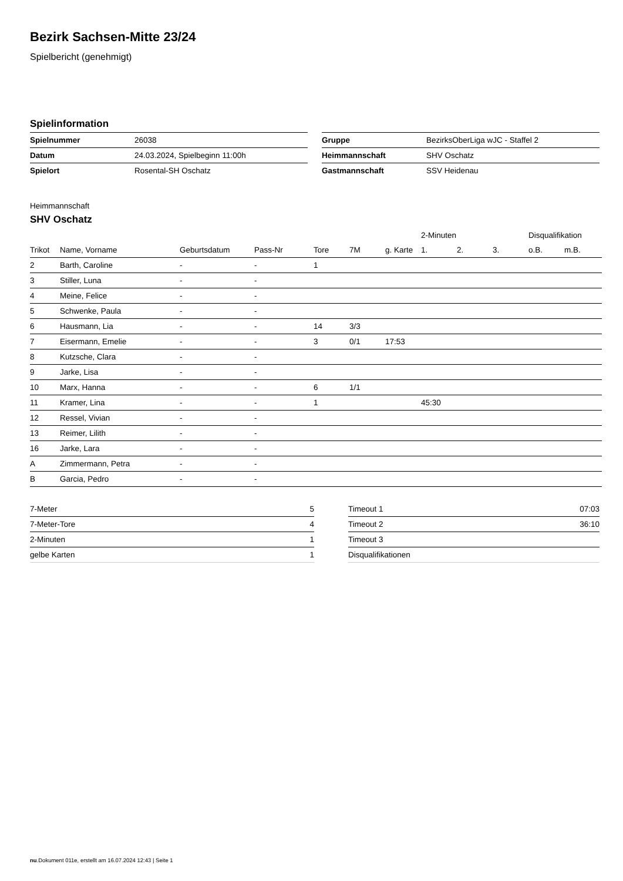Bezirk Sachsen-Mitte 23/24
Spielbericht (genehmigt)
Spielinformation
| Spielnummer | 26038 |
| Datum | 24.03.2024, Spielbeginn 11:00h |
| Spielort | Rosental-SH Oschatz |
| Gruppe | BezirksOberLiga wJC - Staffel 2 |
| Heimmannschaft | SHV Oschatz |
| Gastmannschaft | SSV Heidenau |
Heimmannschaft
SHV Oschatz
| | | | | | | | 2-Minuten | | | Disqualifikation | |
| --- | --- | --- | --- | --- | --- | --- | --- | --- | --- | --- | --- |
| Trikot | Name, Vorname | Geburtsdatum | Pass-Nr | Tore | 7M | g. Karte | 1. | 2. | 3. | o.B. | m.B. |
| 2 | Barth, Caroline | - | - | 1 | | | | | | | |
| 3 | Stiller, Luna | - | - | | | | | | | | |
| 4 | Meine, Felice | - | - | | | | | | | | |
| 5 | Schwenke, Paula | - | - | | | | | | | | |
| 6 | Hausmann, Lia | - | - | 14 | 3/3 | | | | | | |
| 7 | Eisermann, Emelie | - | - | 3 | 0/1 | 17:53 | | | | | |
| 8 | Kutzsche, Clara | - | - | | | | | | | | |
| 9 | Jarke, Lisa | - | - | | | | | | | | |
| 10 | Marx, Hanna | - | - | 6 | 1/1 | | | | | | |
| 11 | Kramer, Lina | - | - | 1 | | | 45:30 | | | | |
| 12 | Ressel, Vivian | - | - | | | | | | | | |
| 13 | Reimer, Lilith | - | - | | | | | | | | |
| 16 | Jarke, Lara | - | - | | | | | | | | |
| A | Zimmermann, Petra | - | - | | | | | | | | |
| B | Garcia, Pedro | - | - | | | | | | | | |
| 7-Meter | 5 |
| 7-Meter-Tore | 4 |
| 2-Minuten | 1 |
| gelbe Karten | 1 |
| Timeout 1 | 07:03 |
| Timeout 2 | 36:10 |
| Timeout 3 | |
| Disqualifikationen | |
nu.Dokument 011e, erstellt am 16.07.2024 12:43 | Seite 1